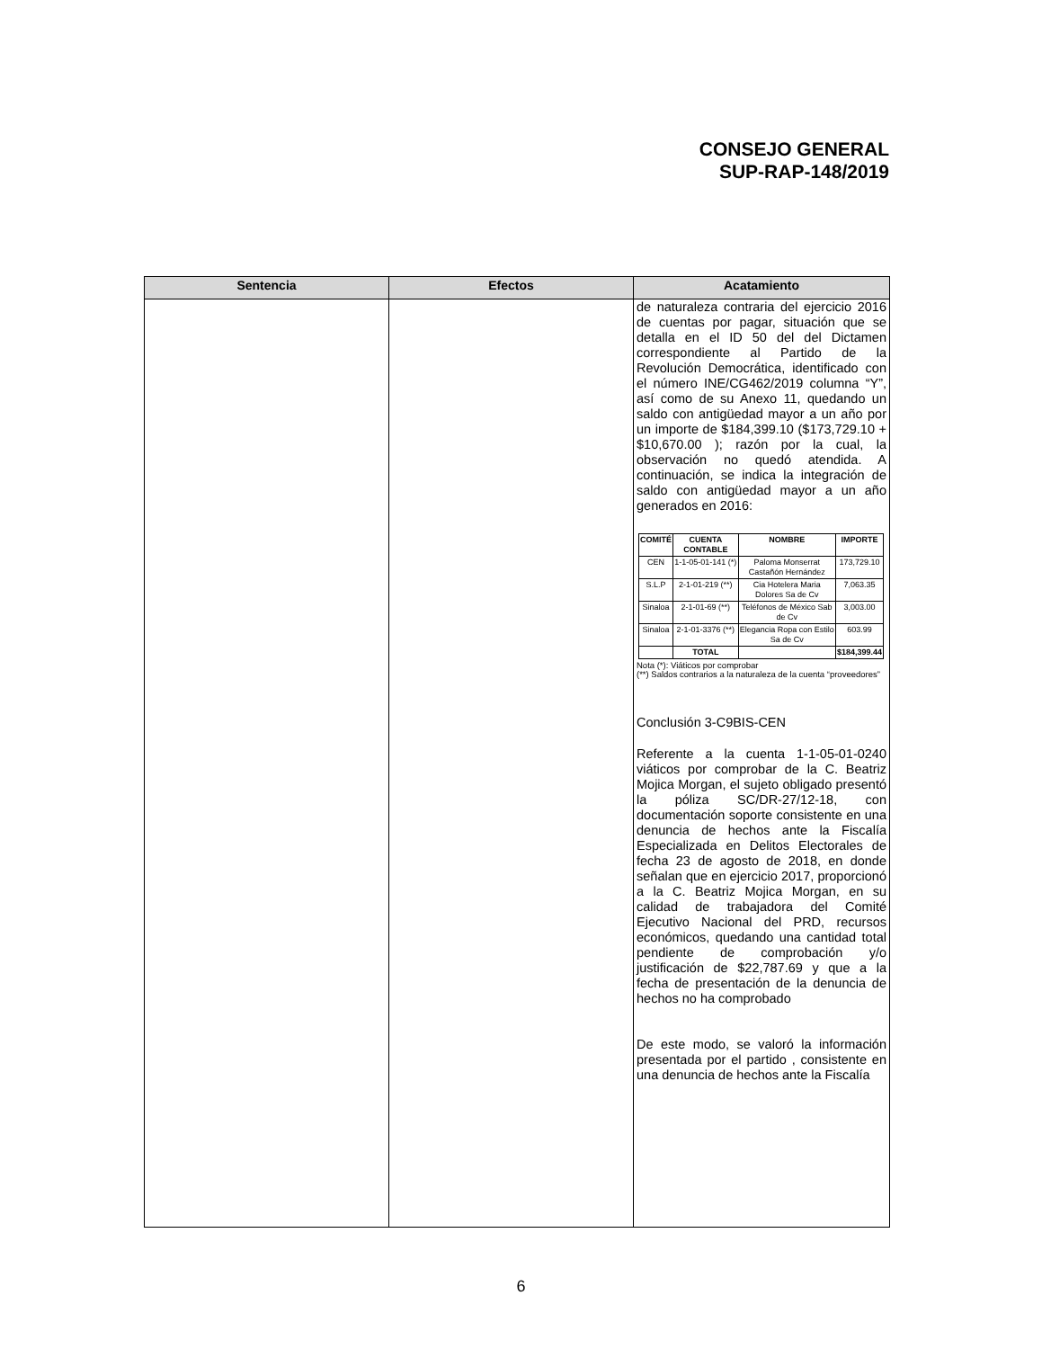CONSEJO GENERAL
SUP-RAP-148/2019
| Sentencia | Efectos | Acatamiento |
| --- | --- | --- |
| | | de naturaleza contraria del ejercicio 2016 de cuentas por pagar, situación que se detalla en el ID 50 del del Dictamen correspondiente al Partido de la Revolución Democrática, identificado con el número INE/CG462/2019 columna “Y”, así como de su Anexo 11, quedando un saldo con antigüedad mayor a un año por un importe de $184,399.10 ($173,729.10 + $10,670.00 ); razón por la cual, la observación no quedó atendida. A continuación, se indica la integración de saldo con antigüedad mayor a un año generados en 2016: / COMITÉ / CUENTA CONTABLE / NOMBRE / IMPORTE / / --- / --- / --- / --- / / CEN / 1-1-05-01-141 (*) / Paloma Monserrat Castañón Hernández / 173,729.10 / / S.L.P / 2-1-01-219 (**) / Cia Hotelera Maria Dolores Sa de Cv / 7,063.35 / / Sinaloa / 2-1-01-69 (**) / Teléfonos de México Sab de Cv / 3,003.00 / / Sinaloa / 2-1-01-3376 (**) / Elegancia Ropa con Estilo Sa de Cv / 603.99 / / / TOTAL / / $184,399.44 / Nota (*): Viáticos por comprobar (**) Saldos contrarios a la naturaleza de la cuenta “proveedores” Conclusión 3-C9BIS-CEN Referente a la cuenta 1-1-05-01-0240 viáticos por comprobar de la C. Beatriz Mojica Morgan, el sujeto obligado presentó la póliza SC/DR-27/12-18, con documentación soporte consistente en una denuncia de hechos ante la Fiscalía Especializada en Delitos Electorales de fecha 23 de agosto de 2018, en donde señalan que en ejercicio 2017, proporcionó a la C. Beatriz Mojica Morgan, en su calidad de trabajadora del Comité Ejecutivo Nacional del PRD, recursos económicos, quedando una cantidad total pendiente de comprobación y/o justificación de $22,787.69 y que a la fecha de presentación de la denuncia de hechos no ha comprobado De este modo, se valoró la información presentada por el partido , consistente en una denuncia de hechos ante la Fiscalía |
6